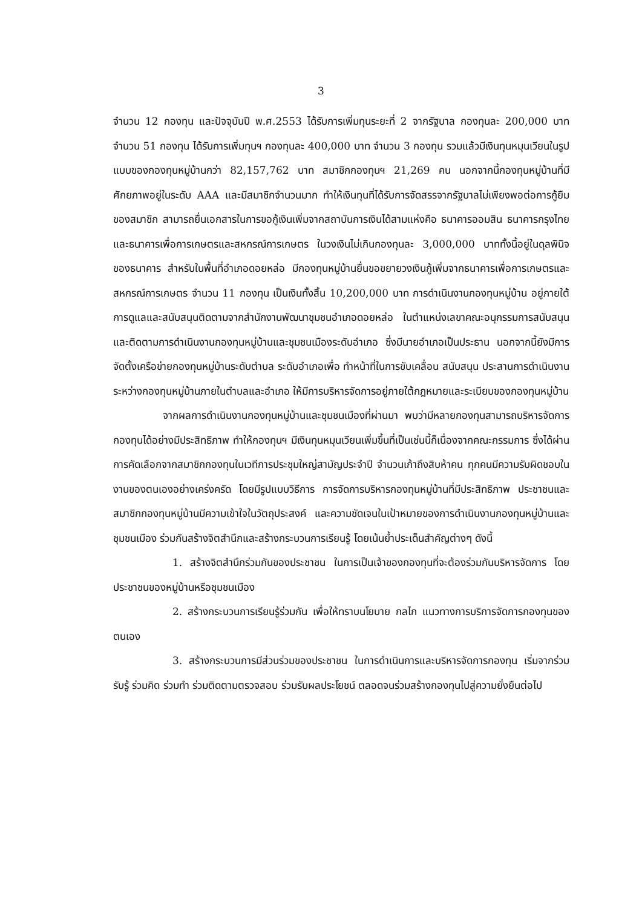3
จำนวน 12 กองทุน และปัจจุบันปี พ.ศ.2553 ได้รับการเพิ่มทุนระยะที่ 2 จากรัฐบาล กองทุนละ 200,000 บาท จำนวน 51 กองทุน ได้รับการเพิ่มทุนฯ กองทุนละ 400,000 บาท จำนวน 3 กองทุน รวมแล้วมีเงินทุนหมุนเวียนในรูปแบบของกองทุนหมู่บ้านกว่า 82,157,762 บาท สมาชิกกองทุนฯ 21,269 คน นอกจากนี้กองทุนหมู่บ้านที่มีศักยภาพอยู่ในระดับ AAA และมีสมาชิกจำนวนมาก ทำให้เงินทุนที่ได้รับการจัดสรรจากรัฐบาลไม่เพียงพอต่อการกู้ยืมของสมาชิก สามารถยื่นเอกสารในการขอกู้เงินเพิ่มจากสถาบันการเงินได้สามแห่งคือ ธนาคารออมสิน ธนาคารกรุงไทยและธนาคารเพื่อการเกษตรและสหกรณ์การเกษตร ในวงเงินไม่เกินกองทุนละ 3,000,000 บาททั้งนี้อยู่ในดุลพินิจของธนาคาร สำหรับในพื้นที่อำเภอดอยหล่อ มีกองทุนหมู่บ้านยื่นขอขยายวงเงินกู้เพิ่มจากธนาคารเพื่อการเกษตรและสหกรณ์การเกษตร จำนวน 11 กองทุน เป็นเงินทั้งสิ้น 10,200,000 บาท การดำเนินงานกองทุนหมู่บ้าน อยู่ภายใต้การดูแลและสนับสนุนติดตามจากสำนักงานพัฒนาชุมชนอำเภอดอยหล่อ ในตำแหน่งเลขาคณะอนุกรรมการสนับสนุนและติดตามการดำเนินงานกองทุนหมู่บ้านและชุมชนเมืองระดับอำเภอ ซึ่งมีนายอำเภอเป็นประธาน นอกจากนี้ยังมีการจัดตั้งเครือข่ายกองทุนหมู่บ้านระดับตำบล ระดับอำเภอเพื่อ ทำหน้าที่ในการขับเคลื่อน สนับสนุน ประสานการดำเนินงานระหว่างกองทุนหมู่บ้านภายในตำบลและอำเภอ ให้มีการบริหารจัดการอยู่ภายใต้กฎหมายและระเบียบของกองทุนหมู่บ้าน
จากผลการดำเนินงานกองทุนหมู่บ้านและชุมชนเมืองที่ผ่านมา พบว่ามีหลายกองทุนสามารถบริหารจัดการกองทุนได้อย่างมีประสิทธิภาพ ทำให้กองทุนฯ มีเงินทุนหมุนเวียนเพิ่มขึ้นที่เป็นเช่นนี้ก็เนื่องจากคณะกรรมการ ซึ่งได้ผ่านการคัดเลือกจากสมาชิกกองทุนในเวทีการประชุมใหญ่สามัญประจำปี จำนวนเก้าถึงสิบห้าคน ทุกคนมีความรับผิดชอบในงานของตนเองอย่างเคร่งครัด โดยมีรูปแบบวิธีการ การจัดการบริหารกองทุนหมู่บ้านที่มีประสิทธิภาพ ประชาชนและสมาชิกกองทุนหมู่บ้านมีความเข้าใจในวัตถุประสงค์ และความชัดเจนในเป้าหมายของการดำเนินงานกองทุนหมู่บ้านและชุมชนเมือง ร่วมกันสร้างจิตสำนึกและสร้างกระบวนการเรียนรู้ โดยเน้นย้ำประเด็นสำคัญต่างๆ ดังนี้
1. สร้างจิตสำนึกร่วมกันของประชาชน ในการเป็นเจ้าของกองทุนที่จะต้องร่วมกันบริหารจัดการ โดยประชาชนของหมู่บ้านหรือชุมชนเมือง
2. สร้างกระบวนการเรียนรู้ร่วมกัน เพื่อให้ทราบนโยบาย กลไก แนวทางการบริการจัดการกองทุนของตนเอง
3. สร้างกระบวนการมีส่วนร่วมของประชาชน ในการดำเนินการและบริหารจัดการกองทุน เริ่มจากร่วมรับรู้ ร่วมคิด ร่วมทำ ร่วมติดตามตรวจสอบ ร่วมรับผลประโยชน์ ตลอดจนร่วมสร้างกองทุนไปสู่ความยั่งยืนต่อไป